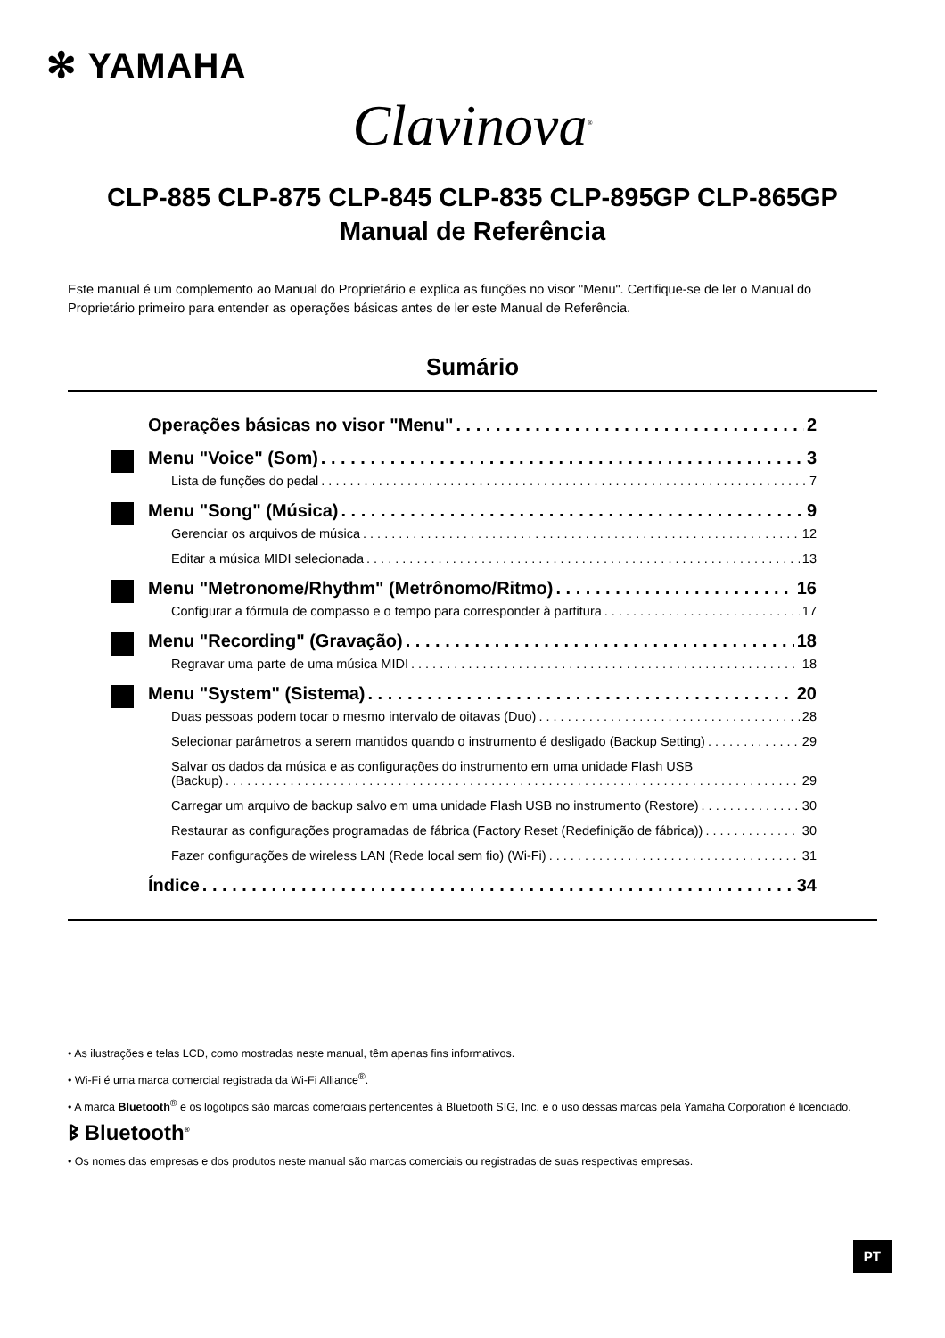✻ YAMAHA
Clavinova<sup>®</sup>
CLP-885 CLP-875 CLP-845 CLP-835 CLP-895GP CLP-865GP
Manual de Referência
Este manual é um complemento ao Manual do Proprietário e explica as funções no visor "Menu". Certifique-se de ler o Manual do Proprietário primeiro para entender as operações básicas antes de ler este Manual de Referência.
Sumário
Operações básicas no visor "Menu" 2
Menu "Voice" (Som) 3
Lista de funções do pedal 7
Menu "Song" (Música) 9
Gerenciar os arquivos de música 12
Editar a música MIDI selecionada 13
Menu "Metronome/Rhythm" (Metrônomo/Ritmo) 16
Configurar a fórmula de compasso e o tempo para corresponder à partitura 17
Menu "Recording" (Gravação) 18
Regravar uma parte de uma música MIDI 18
Menu "System" (Sistema) 20
Duas pessoas podem tocar o mesmo intervalo de oitavas (Duo) 28
Selecionar parâmetros a serem mantidos quando o instrumento é desligado (Backup Setting) 29
Salvar os dados da música e as configurações do instrumento em uma unidade Flash USB
(Backup) 29
Carregar um arquivo de backup salvo em uma unidade Flash USB no instrumento (Restore) 30
Restaurar as configurações programadas de fábrica (Factory Reset (Redefinição de fábrica)) 30
Fazer configurações de wireless LAN (Rede local sem fio) (Wi-Fi) 31
Índice 34
• As ilustrações e telas LCD, como mostradas neste manual, têm apenas fins informativos.
• Wi-Fi é uma marca comercial registrada da Wi-Fi Alliance<sup>®</sup>.
• A marca Bluetooth<sup>®</sup> e os logotipos são marcas comerciais pertencentes à Bluetooth SIG, Inc. e o uso dessas marcas pela Yamaha Corporation é licenciado.
ᛒ Bluetooth<sup>®</sup>
• Os nomes das empresas e dos produtos neste manual são marcas comerciais ou registradas de suas respectivas empresas.
PT